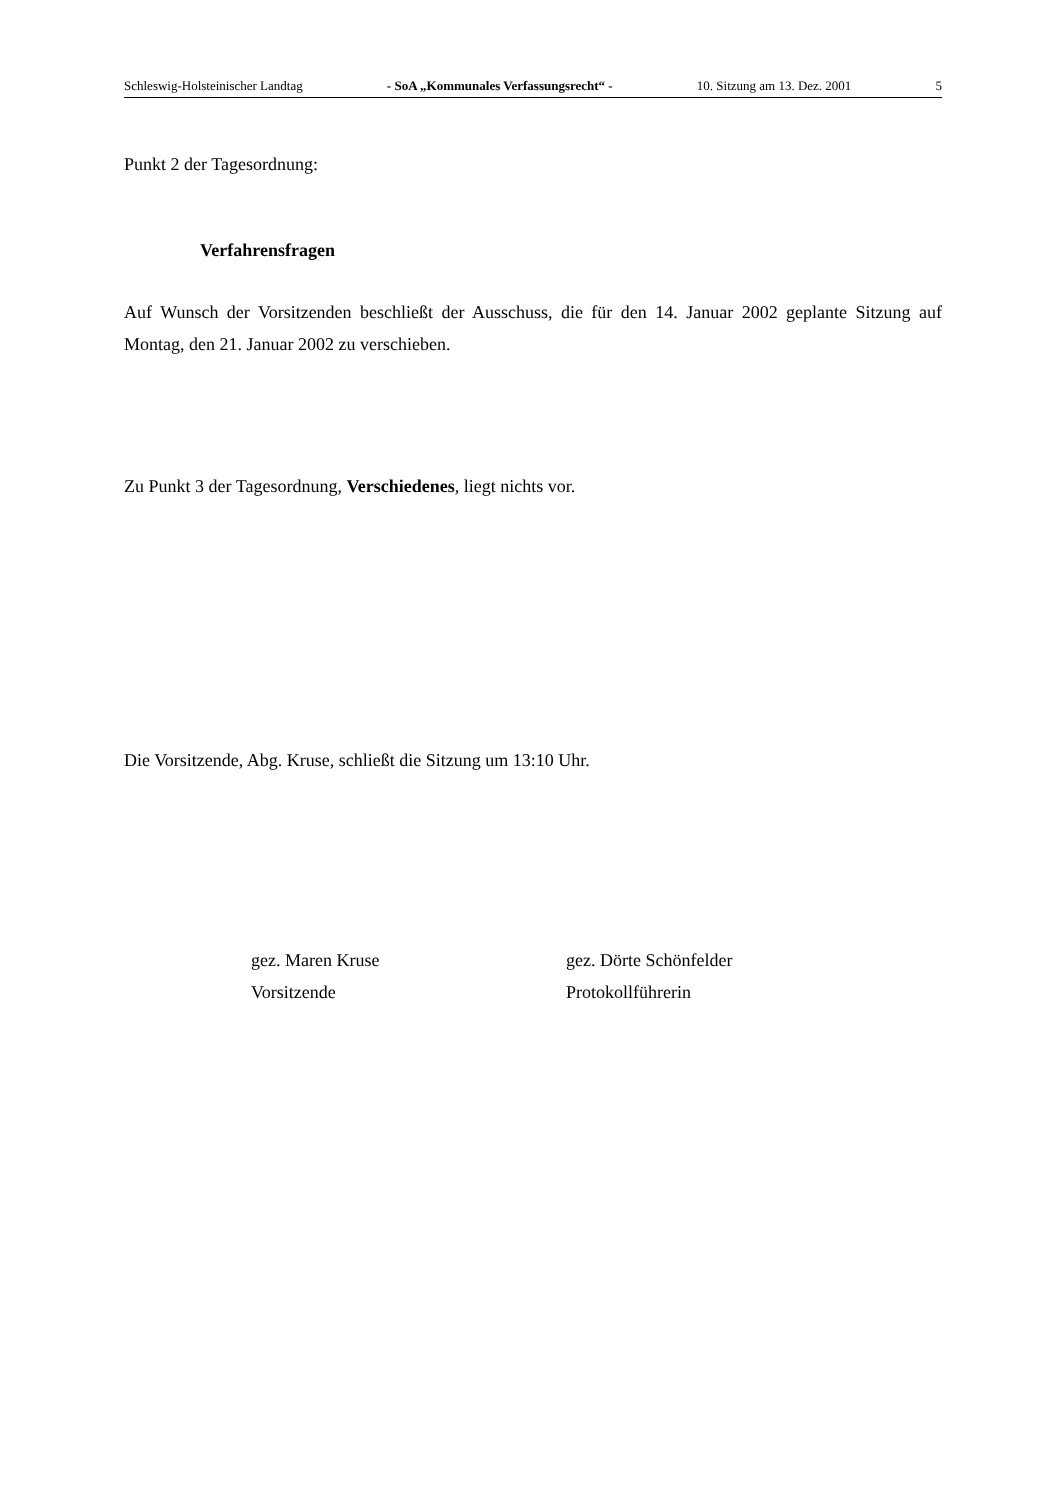Schleswig-Holsteinischer Landtag - SoA „Kommunales Verfassungsrecht“ - 10. Sitzung am 13. Dez. 2001 5
Punkt 2 der Tagesordnung:
Verfahrensfragen
Auf Wunsch der Vorsitzenden beschließt der Ausschuss, die für den 14. Januar 2002 geplante Sitzung auf Montag, den 21. Januar 2002 zu verschieben.
Zu Punkt 3 der Tagesordnung, Verschiedenes, liegt nichts vor.
Die Vorsitzende, Abg. Kruse, schließt die Sitzung um 13:10 Uhr.
gez. Maren Kruse
Vorsitzende
gez. Dörte Schönfelder
Protokollführerin